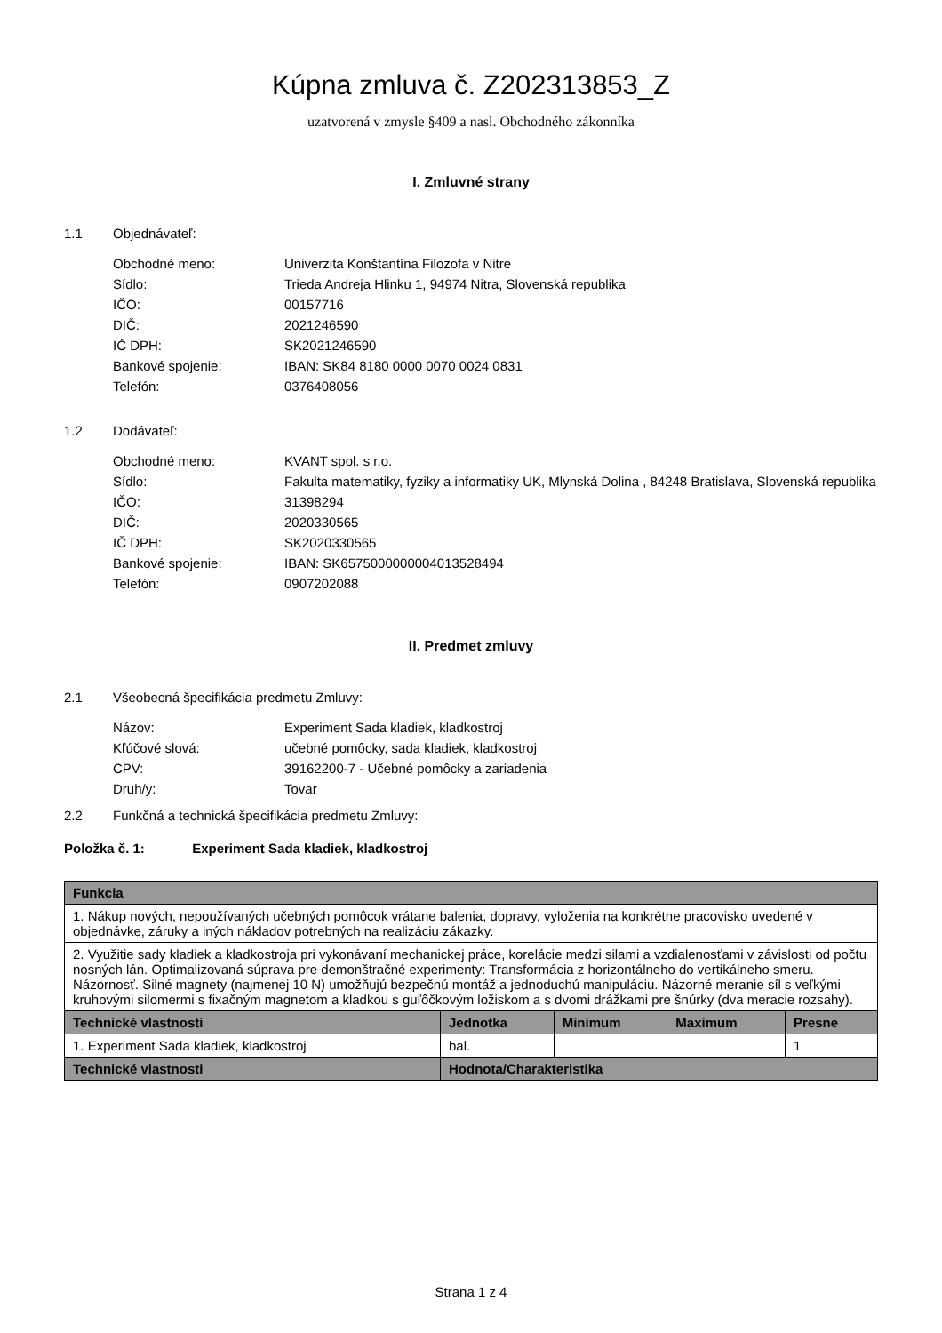Kúpna zmluva č. Z202313853_Z
uzatvorená v zmysle §409 a nasl. Obchodného zákonníka
I. Zmluvné strany
1.1 Objednávateľ:
| Obchodné meno: | Univerzita Konštantína Filozofa v Nitre |
| Sídlo: | Trieda Andreja Hlinku 1, 94974 Nitra, Slovenská republika |
| IČO: | 00157716 |
| DIČ: | 2021246590 |
| IČ DPH: | SK2021246590 |
| Bankové spojenie: | IBAN: SK84 8180 0000 0070 0024 0831 |
| Telefón: | 0376408056 |
1.2 Dodávateľ:
| Obchodné meno: | KVANT spol. s r.o. |
| Sídlo: | Fakulta matematiky, fyziky a informatiky UK, Mlynská Dolina , 84248 Bratislava, Slovenská republika |
| IČO: | 31398294 |
| DIČ: | 2020330565 |
| IČ DPH: | SK2020330565 |
| Bankové spojenie: | IBAN: SK6575000000004013528494 |
| Telefón: | 0907202088 |
II. Predmet zmluvy
2.1 Všeobecná špecifikácia predmetu Zmluvy:
| Názov: | Experiment Sada kladiek, kladkostroj |
| Kľúčové slová: | učebné pomôcky, sada kladiek, kladkostroj |
| CPV: | 39162200-7 - Učebné pomôcky a zariadenia |
| Druh/y: | Tovar |
2.2 Funkčná a technická špecifikácia predmetu Zmluvy:
Položka č. 1: Experiment Sada kladiek, kladkostroj
| Funkcia | | | | |
| --- | --- | --- | --- | --- |
| 1. Nákup nových, nepoužívaných učebných pomôcok vrátane balenia, dopravy, vyloženia na konkrétne pracovisko uvedené v objednávke, záruky a iných nákladov potrebných na realizáciu zákazky. | | | | |
| 2. Využitie sady kladiek a kladkostroja pri vykonávaní mechanickej práce, korelácie medzi silami a vzdialenosťami v závislosti od počtu nosných lán. Optimalizovaná súprava pre demonštračné experimenty: Transformácia z horizontálneho do vertikálneho smeru. Názornosť. Silné magnety (najmenej 10 N) umožňujú bezpečnú montáž a jednoduchú manipuláciu. Názorné meranie síl s veľkými kruhovými silomermi s fixačným magnetom a kladkou s guľôčkovým ložiskom a s dvomi drážkami pre šnúrky (dva meracie rozsahy). | | | | |
| Technické vlastnosti | Jednotka | Minimum | Maximum | Presne |
| 1. Experiment Sada kladiek, kladkostroj | bal. | | | 1 |
| Technické vlastnosti | Hodnota/Charakteristika | | | |
Strana 1 z 4